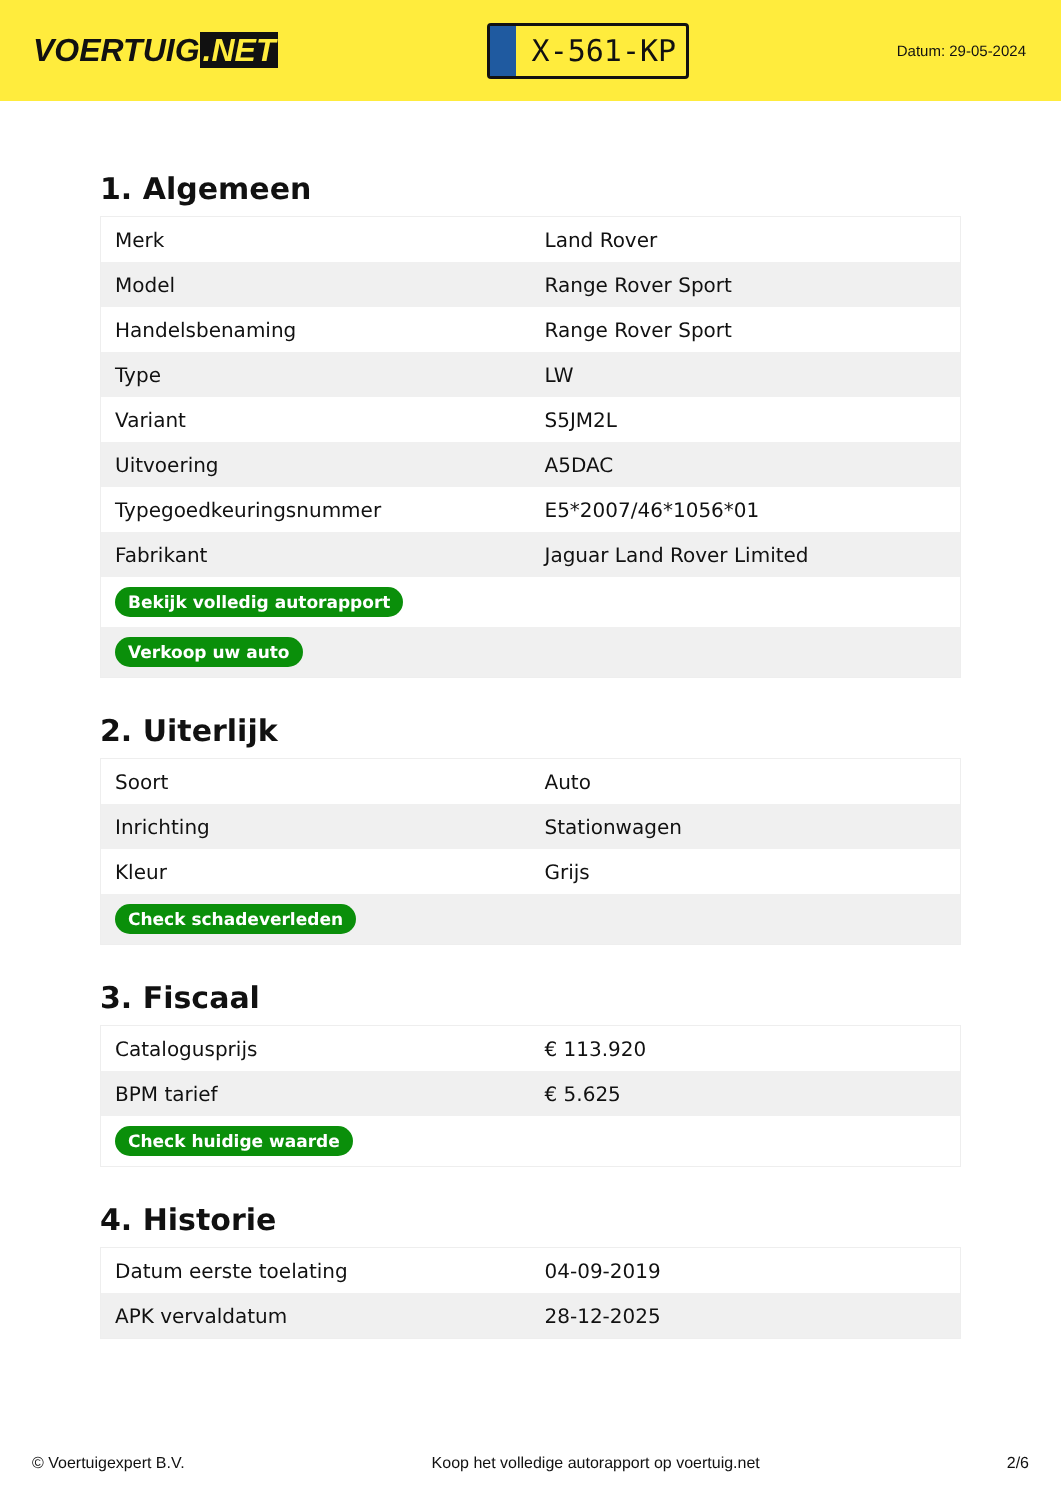VOERTUIG.NET
X-561-KP
Datum: 29-05-2024
1. Algemeen
| Merk | Land Rover |
| Model | Range Rover Sport |
| Handelsbenaming | Range Rover Sport |
| Type | LW |
| Variant | S5JM2L |
| Uitvoering | A5DAC |
| Typegoedkeuringsnummer | E5*2007/46*1056*01 |
| Fabrikant | Jaguar Land Rover Limited |
| Bekijk volledig autorapport | |
| Verkoop uw auto | |
2. Uiterlijk
| Soort | Auto |
| Inrichting | Stationwagen |
| Kleur | Grijs |
| Check schadeverleden | |
3. Fiscaal
| Catalogusprijs | € 113.920 |
| BPM tarief | € 5.625 |
| Check huidige waarde | |
4. Historie
| Datum eerste toelating | 04-09-2019 |
| APK vervaldatum | 28-12-2025 |
© Voertuigexpert B.V. Koop het volledige autorapport op voertuig.net 2/6